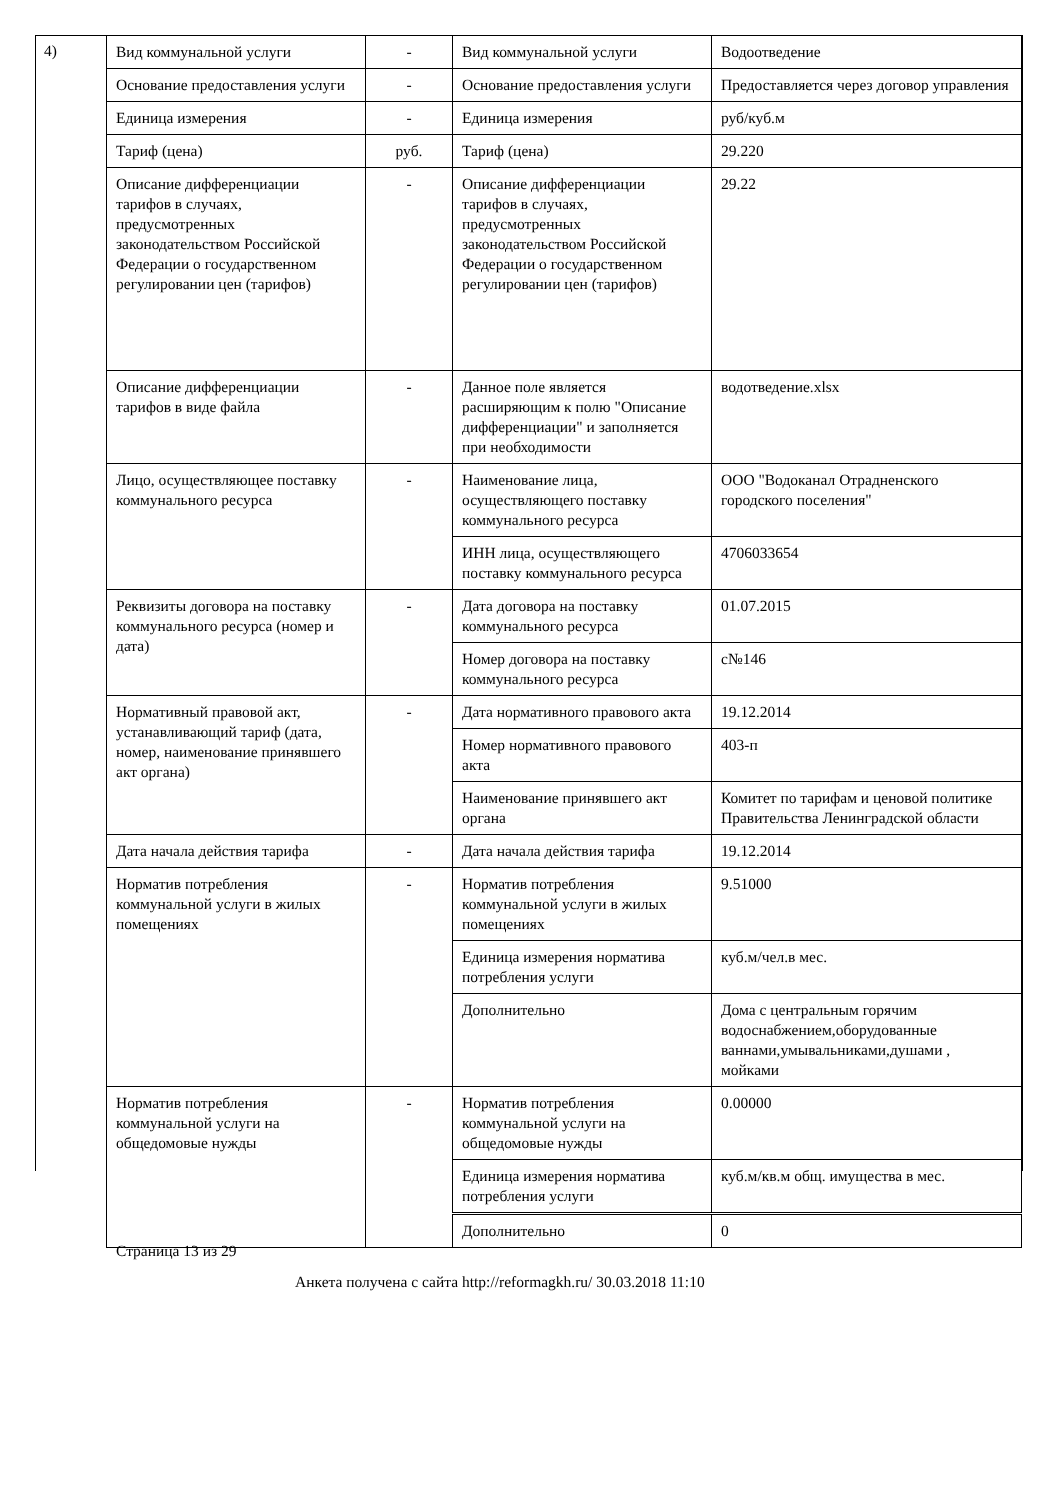4)
| Вид коммунальной услуги | - | Вид коммунальной услуги | Водоотведение |
| Основание предоставления услуги | - | Основание предоставления услуги | Предоставляется через договор управления |
| Единица измерения | - | Единица измерения | руб/куб.м |
| Тариф (цена) | руб. | Тариф (цена) | 29.220 |
| Описание дифференциации тарифов в случаях, предусмотренных законодательством Российской Федерации о государственном регулировании цен (тарифов) | - | Описание дифференциации тарифов в случаях, предусмотренных законодательством Российской Федерации о государственном регулировании цен (тарифов) | 29.22 |
| Описание дифференциации тарифов в виде файла | - | Данное поле является расширяющим к полю "Описание дифференциации" и заполняется при необходимости | водотведение.xlsx |
| Лицо, осуществляющее поставку коммунального ресурса | - | Наименование лица, осуществляющего поставку коммунального ресурса | ООО "Водоканал Отрадненского городского поселения" |
| | | ИНН лица, осуществляющего поставку коммунального ресурса | 4706033654 |
| Реквизиты договора на поставку коммунального ресурса (номер и дата) | - | Дата договора на поставку коммунального ресурса | 01.07.2015 |
| | | Номер договора на поставку коммунального ресурса | с№146 |
| Нормативный правовой акт, устанавливающий тариф (дата, номер, наименование принявшего акт органа) | - | Дата нормативного правового акта | 19.12.2014 |
| | | Номер нормативного правового акта | 403-п |
| | | Наименование принявшего акт органа | Комитет по тарифам и ценовой политике Правительства Ленинградской области |
| Дата начала действия тарифа | - | Дата начала действия тарифа | 19.12.2014 |
| Норматив потребления коммунальной услуги в жилых помещениях | - | Норматив потребления коммунальной услуги в жилых помещениях | 9.51000 |
| | | Единица измерения норматива потребления услуги | куб.м/чел.в мес. |
| | | Дополнительно | Дома с центральным горячим водоснабжением,оборудованные ваннами,умывальниками,душами , мойками |
| Норматив потребления коммунальной услуги на общедомовые нужды | - | Норматив потребления коммунальной услуги на общедомовые нужды | 0.00000 |
| | | Единица измерения норматива потребления услуги | куб.м/кв.м общ. имущества в мес. |
| | | Дополнительно | 0 |
Страница 13 из 29
Анкета получена с сайта http://reformagkh.ru/ 30.03.2018 11:10